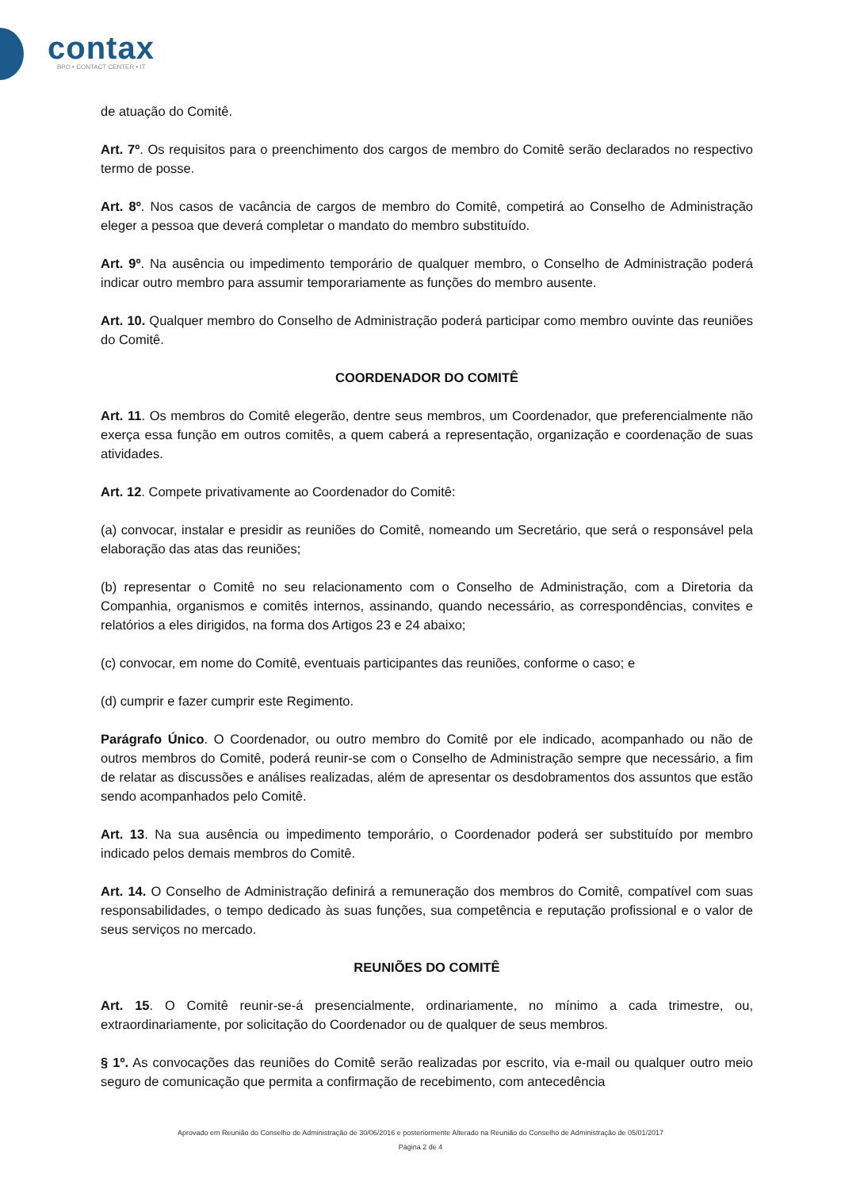contax
BPO • CONTACT CENTER • IT
de atuação do Comitê.
Art. 7º. Os requisitos para o preenchimento dos cargos de membro do Comitê serão declarados no respectivo termo de posse.
Art. 8º. Nos casos de vacância de cargos de membro do Comitê, competirá ao Conselho de Administração eleger a pessoa que deverá completar o mandato do membro substituído.
Art. 9º. Na ausência ou impedimento temporário de qualquer membro, o Conselho de Administração poderá indicar outro membro para assumir temporariamente as funções do membro ausente.
Art. 10. Qualquer membro do Conselho de Administração poderá participar como membro ouvinte das reuniões do Comitê.
COORDENADOR DO COMITÊ
Art. 11. Os membros do Comitê elegerão, dentre seus membros, um Coordenador, que preferencialmente não exerça essa função em outros comitês, a quem caberá a representação, organização e coordenação de suas atividades.
Art. 12. Compete privativamente ao Coordenador do Comitê:
(a) convocar, instalar e presidir as reuniões do Comitê, nomeando um Secretário, que será o responsável pela elaboração das atas das reuniões;
(b) representar o Comitê no seu relacionamento com o Conselho de Administração, com a Diretoria da Companhia, organismos e comitês internos, assinando, quando necessário, as correspondências, convites e relatórios a eles dirigidos, na forma dos Artigos 23 e 24 abaixo;
(c) convocar, em nome do Comitê, eventuais participantes das reuniões, conforme o caso; e
(d) cumprir e fazer cumprir este Regimento.
Parágrafo Único. O Coordenador, ou outro membro do Comitê por ele indicado, acompanhado ou não de outros membros do Comitê, poderá reunir-se com o Conselho de Administração sempre que necessário, a fim de relatar as discussões e análises realizadas, além de apresentar os desdobramentos dos assuntos que estão sendo acompanhados pelo Comitê.
Art. 13. Na sua ausência ou impedimento temporário, o Coordenador poderá ser substituído por membro indicado pelos demais membros do Comitê.
Art. 14. O Conselho de Administração definirá a remuneração dos membros do Comitê, compatível com suas responsabilidades, o tempo dedicado às suas funções, sua competência e reputação profissional e o valor de seus serviços no mercado.
REUNIÕES DO COMITÊ
Art. 15. O Comitê reunir-se-á presencialmente, ordinariamente, no mínimo a cada trimestre, ou, extraordinariamente, por solicitação do Coordenador ou de qualquer de seus membros.
§ 1º. As convocações das reuniões do Comitê serão realizadas por escrito, via e-mail ou qualquer outro meio seguro de comunicação que permita a confirmação de recebimento, com antecedência
Aprovado em Reunião do Conselho de Administração de 30/06/2016 e posteriormente Alterado na Reunião do Conselho de Administração de 05/01/2017
Página 2 de 4